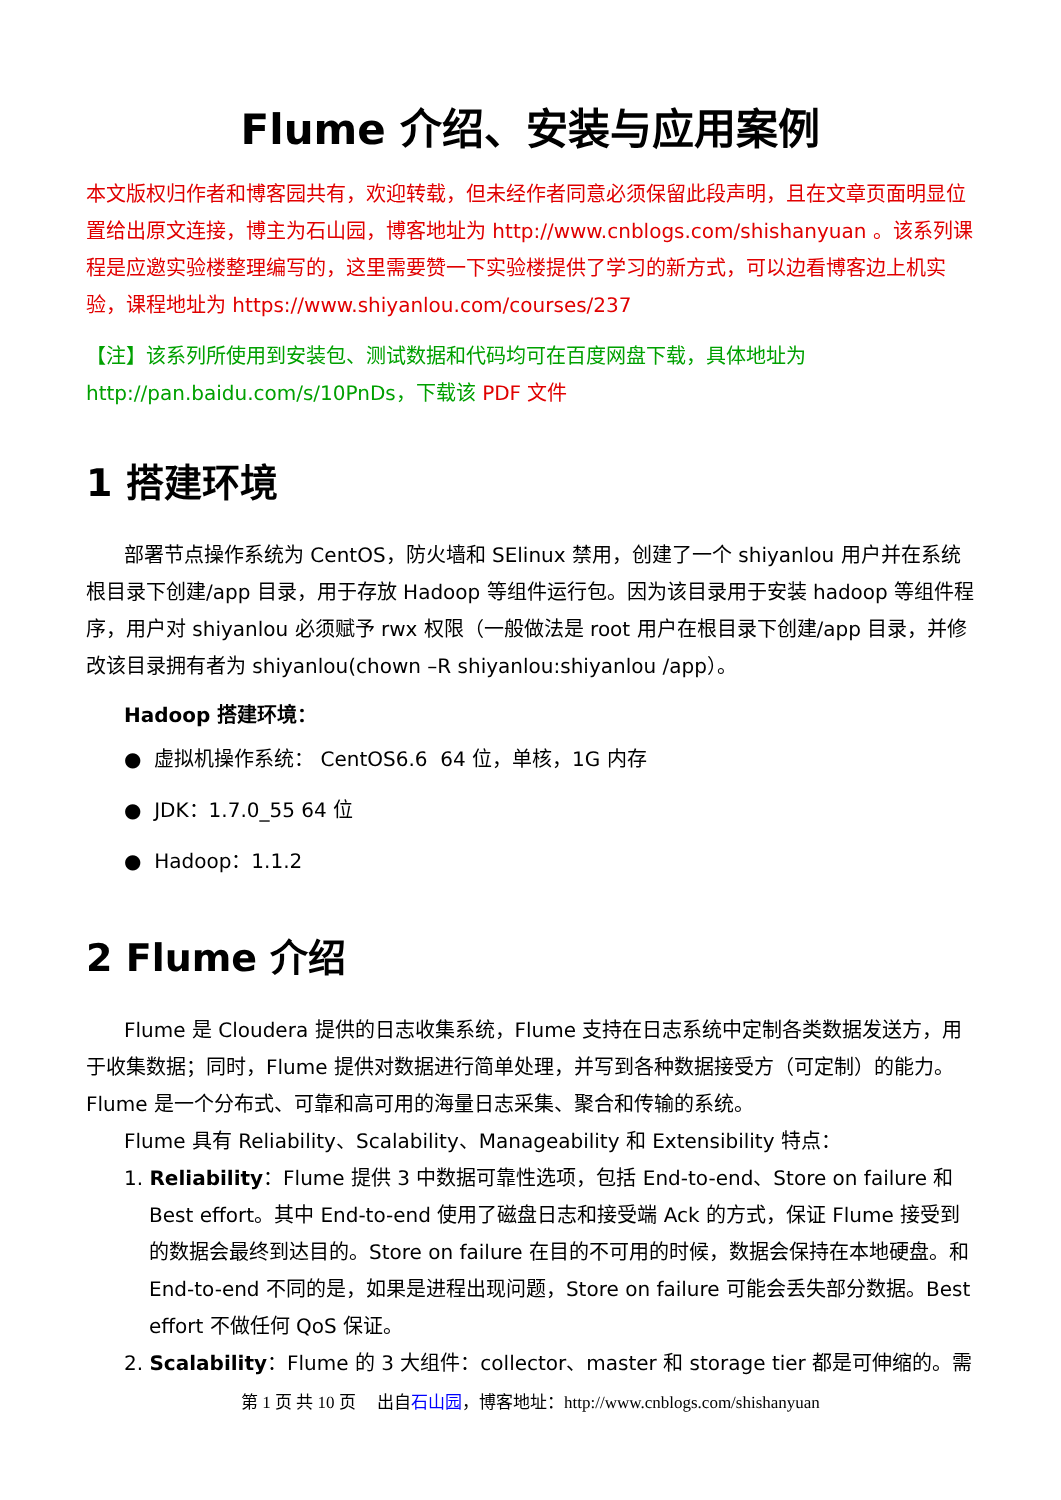Flume 介绍、安装与应用案例
本文版权归作者和博客园共有，欢迎转载，但未经作者同意必须保留此段声明，且在文章页面明显位置给出原文连接，博主为石山园，博客地址为 http://www.cnblogs.com/shishanyuan 。该系列课程是应邀实验楼整理编写的，这里需要赞一下实验楼提供了学习的新方式，可以边看博客边上机实验，课程地址为 https://www.shiyanlou.com/courses/237
【注】该系列所使用到安装包、测试数据和代码均可在百度网盘下载，具体地址为 http://pan.baidu.com/s/10PnDs，下载该 PDF 文件
1 搭建环境
部署节点操作系统为 CentOS，防火墙和 SElinux 禁用，创建了一个 shiyanlou 用户并在系统根目录下创建/app 目录，用于存放 Hadoop 等组件运行包。因为该目录用于安装 hadoop 等组件程序，用户对 shiyanlou 必须赋予 rwx 权限（一般做法是 root 用户在根目录下创建/app 目录，并修改该目录拥有者为 shiyanlou(chown –R shiyanlou:shiyanlou /app）。
Hadoop 搭建环境：
● 虚拟机操作系统： CentOS6.6 64 位，单核，1G 内存
● JDK：1.7.0_55 64 位
● Hadoop：1.1.2
2 Flume 介绍
Flume 是 Cloudera 提供的日志收集系统，Flume 支持在日志系统中定制各类数据发送方，用于收集数据；同时，Flume 提供对数据进行简单处理，并写到各种数据接受方（可定制）的能力。 Flume 是一个分布式、可靠和高可用的海量日志采集、聚合和传输的系统。
Flume 具有 Reliability、Scalability、Manageability 和 Extensibility 特点：
1. Reliability：Flume 提供 3 中数据可靠性选项，包括 End-to-end、Store on failure 和 Best effort。其中 End-to-end 使用了磁盘日志和接受端 Ack 的方式，保证 Flume 接受到的数据会最终到达目的。Store on failure 在目的不可用的时候，数据会保持在本地硬盘。和 End-to-end 不同的是，如果是进程出现问题，Store on failure 可能会丢失部分数据。Best effort 不做任何 QoS 保证。
2. Scalability：Flume 的 3 大组件：collector、master 和 storage tier 都是可伸缩的。需
第 1 页 共 10 页 出自石山园，博客地址：http://www.cnblogs.com/shishanyuan